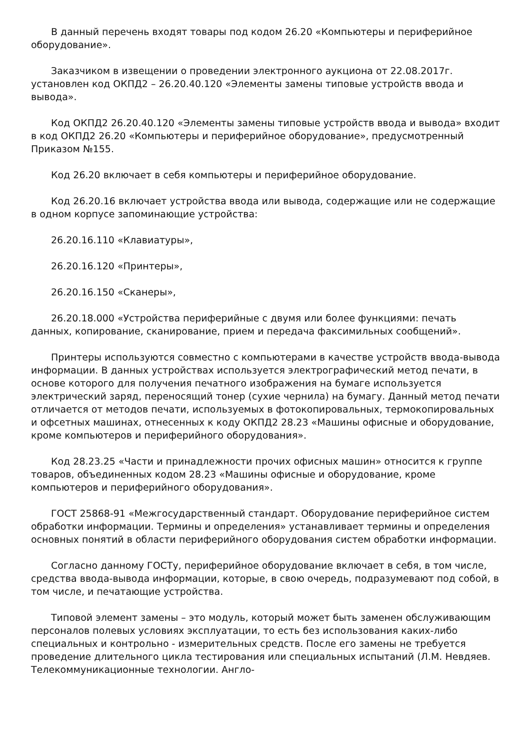В данный перечень входят товары под кодом 26.20 «Компьютеры и периферийное оборудование».
Заказчиком в извещении о проведении электронного аукциона от 22.08.2017г. установлен код ОКПД2 – 26.20.40.120 «Элементы замены типовые устройств ввода и вывода».
Код ОКПД2 26.20.40.120 «Элементы замены типовые устройств ввода и вывода» входит в код ОКПД2 26.20 «Компьютеры и периферийное оборудование», предусмотренный Приказом №155.
Код 26.20 включает в себя компьютеры и периферийное оборудование.
Код 26.20.16 включает устройства ввода или вывода, содержащие или не содержащие в одном корпусе запоминающие устройства:
26.20.16.110 «Клавиатуры»,
26.20.16.120 «Принтеры»,
26.20.16.150 «Сканеры»,
26.20.18.000 «Устройства периферийные с двумя или более функциями: печать данных, копирование, сканирование, прием и передача факсимильных сообщений».
Принтеры используются совместно с компьютерами в качестве устройств ввода-вывода информации. В данных устройствах используется электрографический метод печати, в основе которого для получения печатного изображения на бумаге используется электрический заряд, переносящий тонер (сухие чернила) на бумагу. Данный метод печати отличается от методов печати, используемых в фотокопировальных, термокопировальных и офсетных машинах, отнесенных к коду ОКПД2 28.23 «Машины офисные и оборудование, кроме компьютеров и периферийного оборудования».
Код 28.23.25 «Части и принадлежности прочих офисных машин» относится к группе товаров, объединенных кодом 28.23 «Машины офисные и оборудование, кроме компьютеров и периферийного оборудования».
ГОСТ 25868-91 «Межгосударственный стандарт. Оборудование периферийное систем обработки информации. Термины и определения» устанавливает термины и определения основных понятий в области периферийного оборудования систем обработки информации.
Согласно данному ГОСТу, периферийное оборудование включает в себя, в том числе, средства ввода-вывода информации, которые, в свою очередь, подразумевают под собой, в том числе, и печатающие устройства.
Типовой элемент замены – это модуль, который может быть заменен обслуживающим персоналов полевых условиях эксплуатации, то есть без использования каких-либо специальных и контрольно - измерительных средств. После его замены не требуется проведение длительного цикла тестирования или специальных испытаний (Л.М. Невдяев. Телекоммуникационные технологии. Англо-